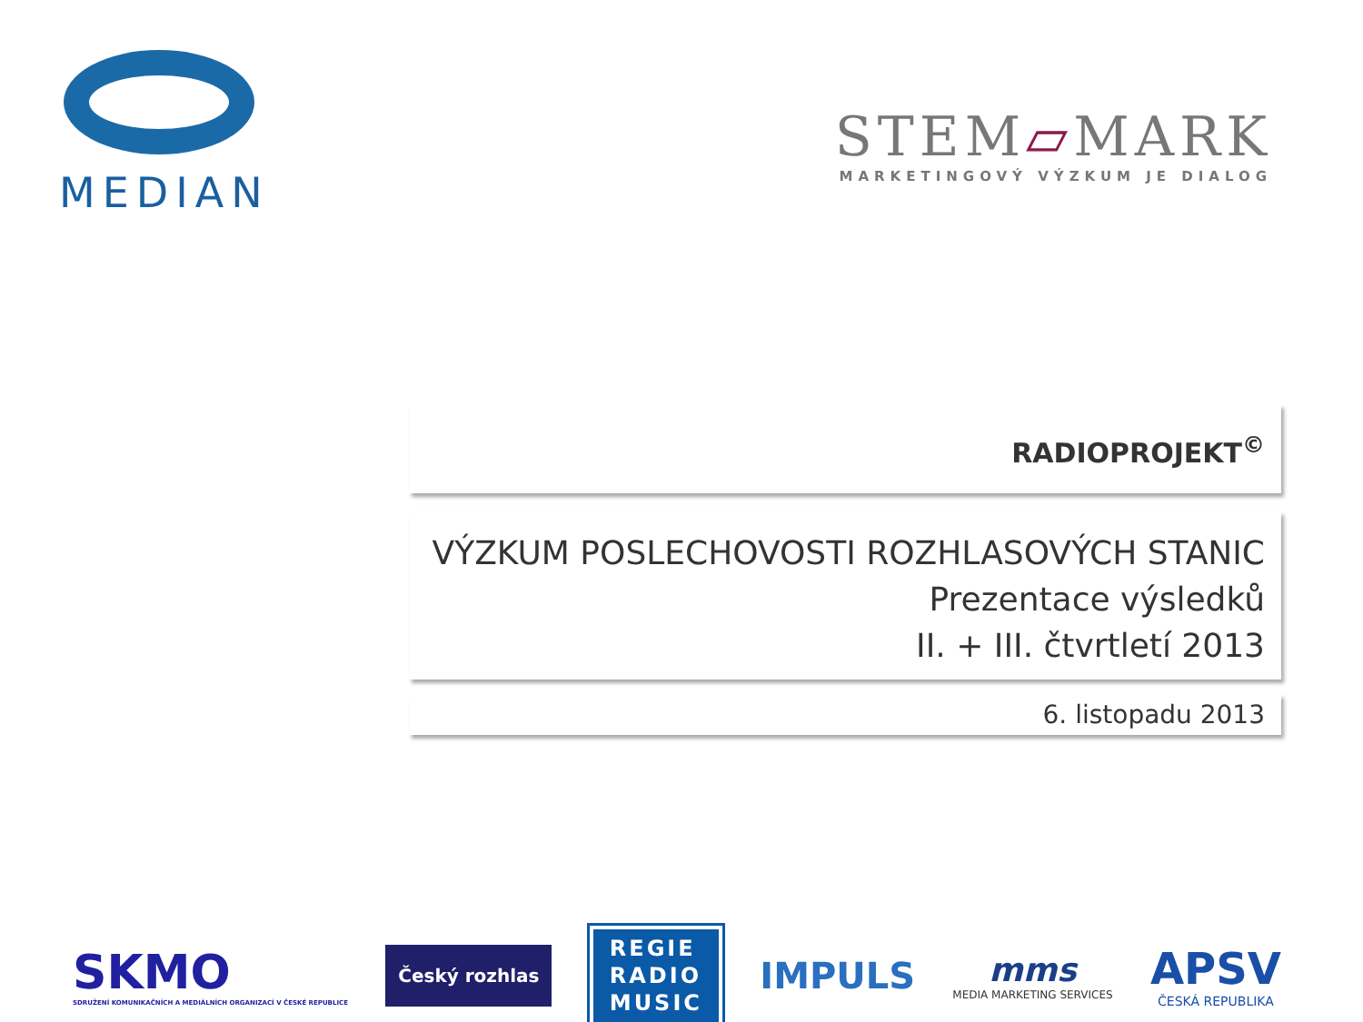MEDIAN
STEM▱MARK
MARKETINGOVÝ VÝZKUM JE DIALOG
RADIOPROJEKT<sup>©</sup>
VÝZKUM POSLECHOVOSTI ROZHLASOVÝCH STANIC
Prezentace výsledků
II. + III. čtvrtletí 2013
6. listopadu 2013
SKMO
SDRUŽENÍ KOMUNIKAČNÍCH A MEDIÁLNÍCH ORGANIZACÍ V ČESKÉ REPUBLICE
Český rozhlas
REGIE
RADIO
MUSIC
IMPULS mms
MEDIA MARKETING SERVICES
APSV
ČESKÁ REPUBLIKA